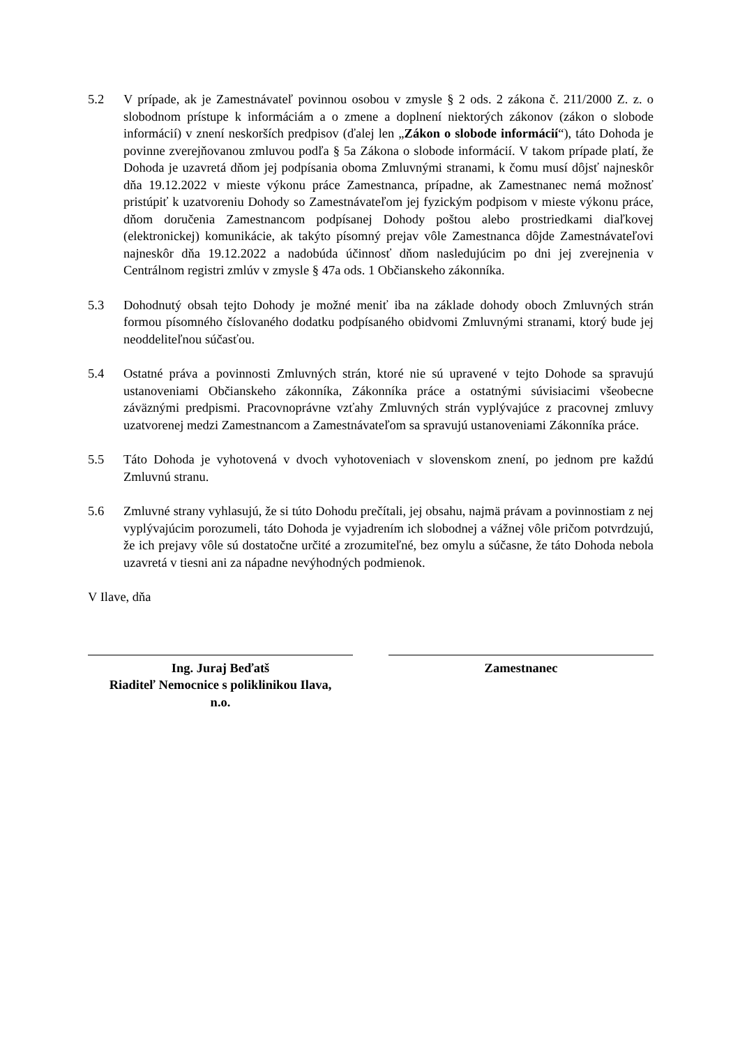5.2 V prípade, ak je Zamestnávateľ povinnou osobou v zmysle § 2 ods. 2 zákona č. 211/2000 Z. z. o slobodnom prístupe k informáciám a o zmene a doplnení niektorých zákonov (zákon o slobode informácií) v znení neskorších predpisov (ďalej len „Zákon o slobode informácií“), táto Dohoda je povinne zverejňovanou zmluvou podľa § 5a Zákona o slobode informácií. V takom prípade platí, že Dohoda je uzavretá dňom jej podpísania oboma Zmluvnými stranami, k čomu musí dôjsť najneskôr dňa 19.12.2022 v mieste výkonu práce Zamestnanca, prípadne, ak Zamestnanec nemá možnosť pristúpiť k uzatvoreniu Dohody so Zamestnávateľom jej fyzickým podpisom v mieste výkonu práce, dňom doručenia Zamestnancom podpísanej Dohody poštou alebo prostriedkami diaľkovej (elektronickej) komunikácie, ak takýto písomný prejav vôle Zamestnanca dôjde Zamestnávateľovi najneskôr dňa 19.12.2022 a nadobúda účinnosť dňom nasledujúcim po dni jej zverejnenia v Centrálnom registri zmlúv v zmysle § 47a ods. 1 Občianskeho zákonníka.
5.3 Dohodnutý obsah tejto Dohody je možné meniť iba na základe dohody oboch Zmluvných strán formou písomného číslovaného dodatku podpísaného obidvomi Zmluvnými stranami, ktorý bude jej neoddeliteľnou súčasťou.
5.4 Ostatné práva a povinnosti Zmluvných strán, ktoré nie sú upravené v tejto Dohode sa spravujú ustanoveniami Občianskeho zákonníka, Zákonníka práce a ostatnými súvisiacimi všeobecne záväznými predpismi. Pracovnoprávne vzťahy Zmluvných strán vyplývajúce z pracovnej zmluvy uzatvorenej medzi Zamestnancom a Zamestnávateľom sa spravujú ustanoveniami Zákonníka práce.
5.5 Táto Dohoda je vyhotovená v dvoch vyhotoveniach v slovenskom znení, po jednom pre každú Zmluvnú stranu.
5.6 Zmluvné strany vyhlasujú, že si túto Dohodu prečítali, jej obsahu, najmä právam a povinnostiam z nej vyplývajúcim porozumeli, táto Dohoda je vyjadrením ich slobodnej a vážnej vôle pričom potvrdzujú, že ich prejavy vôle sú dostatočne určité a zrozumiteľné, bez omylu a súčasne, že táto Dohoda nebola uzavretá v tiesni ani za nápadne nevýhodných podmienok.
V Ilave, dňa
Ing. Juraj Beďatš
Riaditeľ Nemocnice s poliklinikou Ilava,
n.o.
Zamestnanec